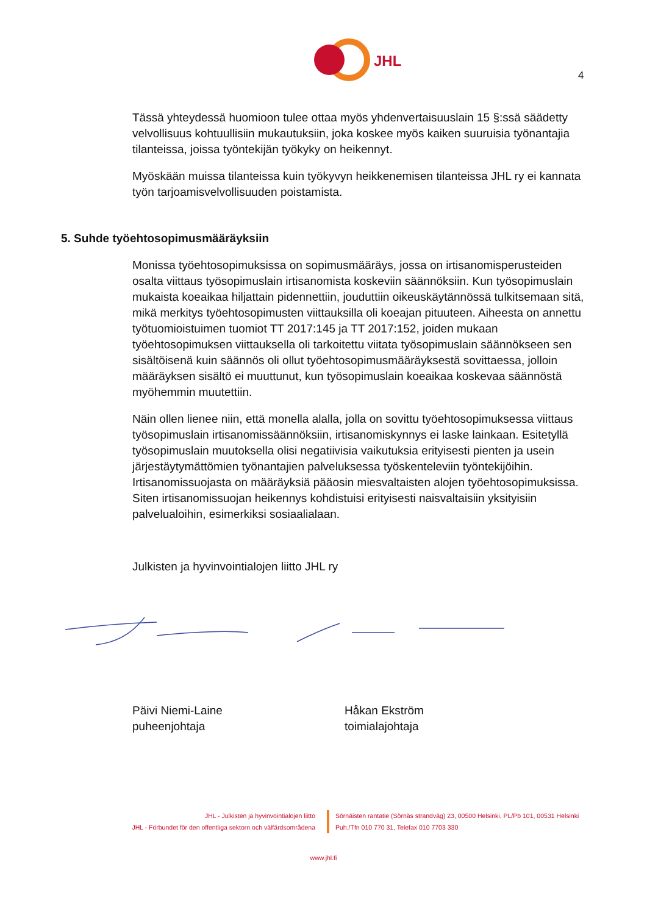JHL
4
Tässä yhteydessä huomioon tulee ottaa myös yhdenvertaisuuslain 15 §:ssä säädetty velvollisuus kohtuullisiin mukautuksiin, joka koskee myös kaiken suuruisia työnantajia tilanteissa, joissa työntekijän työkyky on heikennyt.
Myöskään muissa tilanteissa kuin työkyvyn heikkenemisen tilanteissa JHL ry ei kannata työn tarjoamisvelvollisuuden poistamista.
5. Suhde työehtosopimusmääräyksiin
Monissa työehtosopimuksissa on sopimusmääräys, jossa on irtisanomisperusteiden osalta viittaus työsopimuslain irtisanomista koskeviin säännöksiin. Kun työsopimuslain mukaista koeaikaa hiljattain pidennettiin, jouduttiin oikeuskäytännössä tulkitsemaan sitä, mikä merkitys työehtosopimusten viittauksilla oli koeajan pituuteen. Aiheesta on annettu työtuomioistuimen tuomiot TT 2017:145 ja TT 2017:152, joiden mukaan työehtosopimuksen viittauksella oli tarkoitettu viitata työsopimuslain säännökseen sen sisältöisenä kuin säännös oli ollut työehtosopimusmääräyksestä sovittaessa, jolloin määräyksen sisältö ei muuttunut, kun työsopimuslain koeaikaa koskevaa säännöstä myöhemmin muutettiin.
Näin ollen lienee niin, että monella alalla, jolla on sovittu työehtosopimuksessa viittaus työsopimuslain irtisanomissäännöksiin, irtisanomiskynnys ei laske lainkaan. Esitetyllä työsopimuslain muutoksella olisi negatiivisia vaikutuksia erityisesti pienten ja usein järjestäytymättömien työnantajien palveluksessa työskenteleviin työntekijöihin. Irtisanomissuojasta on määräyksiä pääosin miesvaltaisten alojen työehtosopimuksissa. Siten irtisanomissuojan heikennys kohdistuisi erityisesti naisvaltaisiin yksityisiin palvelualoihin, esimerkiksi sosiaalialaan.
Julkisten ja hyvinvointialojen liitto JHL ry
Päivi Niemi-Laine
puheenjohtaja
Håkan Ekström
toimialajohtaja
JHL - Julkisten ja hyvinvointialojen liitto
JHL - Förbundet för den offentliga sektorn och välfärdsområdena
Sörnäisten rantatie (Sörnäs strandväg) 23, 00500 Helsinki, PL/Pb 101, 00531 Helsinki
Puh./Tfn 010 770 31, Telefax 010 7703 330
www.jhl.fi